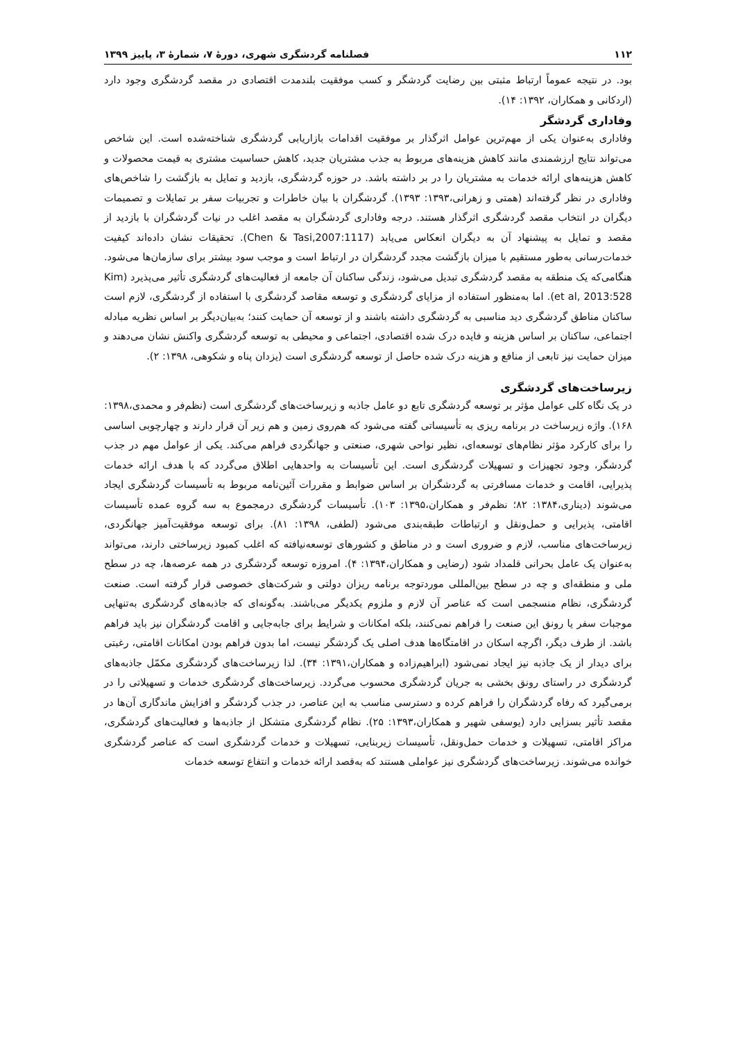۱۱۲ فصلنامه گردشگری شهری، دورهٔ ۷، شمارهٔ ۳، پاییز ۱۳۹۹
بود. در نتیجه عموماً ارتباط مثبتی بین رضایت گردشگر و کسب موفقیت بلندمدت اقتصادی در مقصد گردشگری وجود دارد (اردکانی و همکاران، ۱۳۹۲: ۱۴).
وفاداری گردشگر
وفاداری به‌عنوان یکی از مهم‌ترین عوامل اثرگذار بر موفقیت اقدامات بازاریابی گردشگری شناخته‌شده است. این شاخص می‌تواند نتایج ارزشمندی مانند کاهش هزینه‌های مربوط به جذب مشتریان جدید، کاهش حساسیت مشتری به قیمت محصولات و کاهش هزینه‌های ارائه خدمات به مشتریان را در بر داشته باشد. در حوزه گردشگری، بازدید و تمایل به بازگشت را شاخص‌های وفاداری در نظر گرفته‌اند (همتی و زهرانی،۱۳۹۳: ۱۳۹۳). گردشگران با بیان خاطرات و تجربیات سفر بر تمایلات و تصمیمات دیگران در انتخاب مقصد گردشگری اثرگذار هستند. درجه وفاداری گردشگران به مقصد اغلب در نیات گردشگران با بازدید از مقصد و تمایل به پیشنهاد آن به دیگران انعکاس می‌یابد (Chen & Tasi,2007:1117). تحقیقات نشان داده‌اند کیفیت خدمات‌رسانی به‌طور مستقیم با میزان بازگشت مجدد گردشگران در ارتباط است و موجب سود بیشتر برای سازمان‌ها می‌شود. هنگامی‌که یک منطقه به مقصد گردشگری تبدیل می‌شود، زندگی ساکنان آن جامعه از فعالیت‌های گردشگری تأثیر می‌پذیرد (Kim et al, 2013:528). اما به‌منظور استفاده از مزایای گردشگری و توسعه مقاصد گردشگری با استفاده از گردشگری، لازم است ساکنان مناطق گردشگری دید مناسبی به گردشگری داشته باشند و از توسعه آن حمایت کنند؛ به‌بیان‌دیگر بر اساس نظریه مبادله اجتماعی، ساکنان بر اساس هزینه و فایده درک شده اقتصادی، اجتماعی و محیطی به توسعه گردشگری واکنش نشان می‌دهند و میزان حمایت نیز تابعی از منافع و هزینه درک شده حاصل از توسعه گردشگری است (یزدان پناه و شکوهی، ۱۳۹۸: ۲).
زیرساخت‌های گردشگری
در یک نگاه کلی عوامل مؤثر بر توسعه گردشگری تابع دو عامل جاذبه و زیرساخت‌های گردشگری است (نظم‌فر و محمدی،۱۳۹۸: ۱۶۸). واژه زیرساخت در برنامه ریزی به تأسیساتی گفته می‌شود که هم‌روی زمین و هم زیر آن قرار دارند و چهارچوبی اساسی را برای کارکرد مؤثر نظام‌های توسعه‌ای، نظیر نواحی شهری، صنعتی و جهانگردی فراهم می‌کند. یکی از عوامل مهم در جذب گردشگر، وجود تجهیزات و تسهیلات گردشگری است. این تأسیسات به واحدهایی اطلاق می‌گردد که با هدف ارائه خدمات پذیرایی، اقامت و خدمات مسافرتی به گردشگران بر اساس ضوابط و مقررات آئین‌نامه مربوط به تأسیسات گردشگری ایجاد می‌شوند (دیناری،۱۳۸۴: ۸۲؛ نظم‌فر و همکاران،۱۳۹۵: ۱۰۳). تأسیسات گردشگری درمجموع به سه گروه عمده تأسیسات اقامتی، پذیرایی و حمل‌ونقل و ارتباطات طبقه‌بندی می‌شود (لطفی، ۱۳۹۸: ۸۱). برای توسعه موفقیت‌آمیز جهانگردی، زیرساخت‌های مناسب، لازم و ضروری است و در مناطق و کشورهای توسعه‌نیافته که اغلب کمبود زیرساختی دارند، می‌تواند به‌عنوان یک عامل بحرانی قلمداد شود (رضایی و همکاران،۱۳۹۴: ۴). امروزه توسعه گردشگری در همه عرصه‌ها، چه در سطح ملی و منطقه‌ای و چه در سطح بین‌المللی موردتوجه برنامه ریزان دولتی و شرکت‌های خصوصی قرار گرفته است. صنعت گردشگری، نظام منسجمی است که عناصر آن لازم و ملزوم یکدیگر می‌باشند. به‌گونه‌ای که جاذبه‌های گردشگری به‌تنهایی موجبات سفر یا رونق این صنعت را فراهم نمی‌کنند، بلکه امکانات و شرایط برای جابه‌جایی و اقامت گردشگران نیز باید فراهم باشد. از طرف دیگر، اگرچه اسکان در اقامتگاه‌ها هدف اصلی یک گردشگر نیست، اما بدون فراهم بودن امکانات اقامتی، رغبتی برای دیدار از یک جاذبه نیز ایجاد نمی‌شود (ابراهیم‌زاده و همکاران،۱۳۹۱: ۳۴). لذا زیرساخت‌های گردشگری مکمّل جاذبه‌های گردشگری در راستای رونق بخشی به جریان گردشگری محسوب می‌گردد. زیرساخت‌های گردشگری خدمات و تسهیلاتی را در برمی‌گیرد که رفاه گردشگران را فراهم کرده و دسترسی مناسب به این عناصر، در جذب گردشگر و افزایش ماندگاری آن‌ها در مقصد تأثیر بسزایی دارد (یوسفی شهیر و همکاران،۱۳۹۳: ۲۵). نظام گردشگری متشکل از جاذبه‌ها و فعالیت‌های گردشگری، مراکز اقامتی، تسهیلات و خدمات حمل‌ونقل، تأسیسات زیربنایی، تسهیلات و خدمات گردشگری است که عناصر گردشگری خوانده می‌شوند. زیرساخت‌های گردشگری نیز عواملی هستند که به‌قصد ارائه خدمات و انتفاع توسعه خدمات